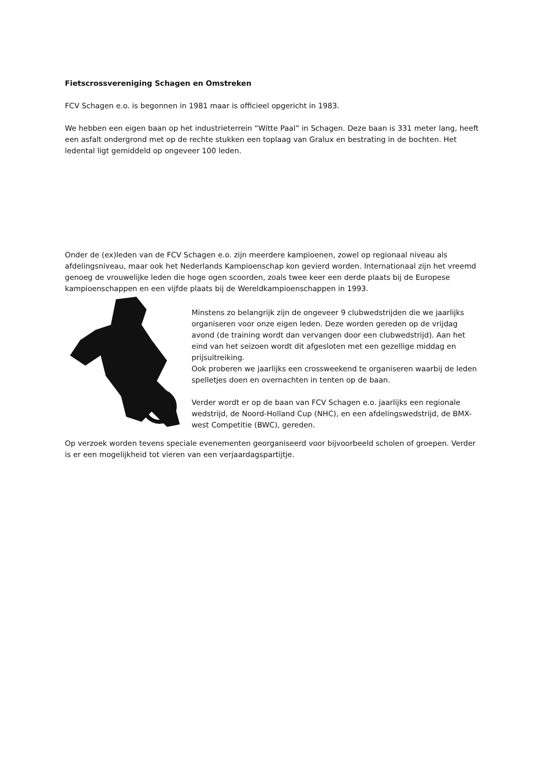Fietscrossvereniging Schagen en Omstreken
FCV Schagen e.o. is begonnen in 1981 maar is officieel opgericht in 1983.
We hebben een eigen baan op het industrieterrein “Witte Paal” in Schagen. Deze baan is 331 meter lang, heeft een asfalt ondergrond met op de rechte stukken een toplaag van Gralux en bestrating in de bochten. Het ledental ligt gemiddeld op ongeveer 100 leden.
Onder de (ex)leden van de FCV Schagen e.o. zijn meerdere kampioenen, zowel op regionaal niveau als afdelingsniveau, maar ook het Nederlands Kampioenschap kon gevierd worden. Internationaal zijn het vreemd genoeg de vrouwelijke leden die hoge ogen scoorden, zoals twee keer een derde plaats bij de Europese kampioenschappen en een vijfde plaats bij de Wereldkampioenschappen in 1993.
Minstens zo belangrijk zijn de ongeveer 9 clubwedstrijden die we jaarlijks organiseren voor onze eigen leden. Deze worden gereden op de vrijdag avond (de training wordt dan vervangen door een clubwedstrijd). Aan het eind van het seizoen wordt dit afgesloten met een gezellige middag en prijsuitreiking.
Ook proberen we jaarlijks een crossweekend te organiseren waarbij de leden spelletjes doen en overnachten in tenten op de baan.
Verder wordt er op de baan van FCV Schagen e.o. jaarlijks een regionale wedstrijd, de Noord-Holland Cup (NHC), en een afdelingswedstrijd, de BMX-west Competitie (BWC), gereden.
Op verzoek worden tevens speciale evenementen georganiseerd voor bijvoorbeeld scholen of groepen. Verder is er een mogelijkheid tot vieren van een verjaardagspartijtje.